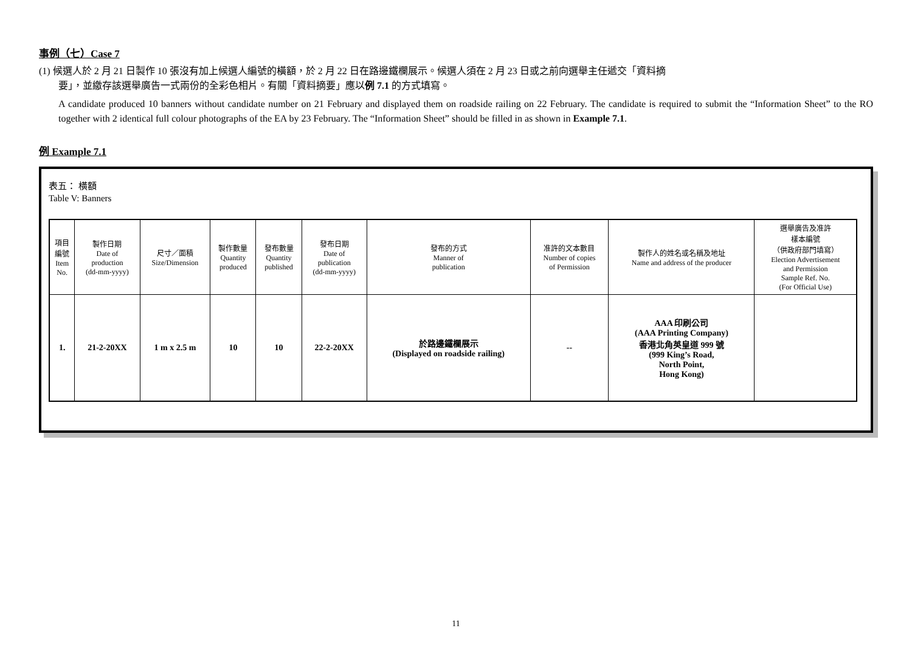事例（七）Case 7
(1) 候選人於 2 月 21 日製作 10 張沒有加上候選人編號的橫額，於 2 月 22 日在路邊鐵欄展示。候選人須在 2 月 23 日或之前向選舉主任遞交「資料摘
要」，並繳存該選舉廣告一式兩份的全彩色相片。有關「資料摘要」應以例 7.1 的方式填寫。
A candidate produced 10 banners without candidate number on 21 February and displayed them on roadside railing on 22 February. The candidate is required to submit the “Information Sheet” to the RO together with 2 identical full colour photographs of the EA by 23 February. The “Information Sheet” should be filled in as shown in Example 7.1.
例 Example 7.1
表五： 橫額
Table V: Banners
| 項目 編號 Item No. | 製作日期 Date of production (dd-mm-yyyy) | 尺寸／面積 Size/Dimension | 製作數量 Quantity produced | 發布數量 Quantity published | 發布日期 Date of publication (dd-mm-yyyy) | 發布的方式 Manner of publication | 准許的文本數目 Number of copies of Permission | 製作人的姓名或名稱及地址 Name and address of the producer | 選舉廣告及准許 樣本編號 （供政府部門填寫） Election Advertisement and Permission Sample Ref. No. (For Official Use) |
| --- | --- | --- | --- | --- | --- | --- | --- | --- | --- |
| 1. | 21-2-20XX | 1 m x 2.5 m | 10 | 10 | 22-2-20XX | 於路邊鐵欄展示 (Displayed on roadside railing) | -- | AAA 印刷公司 (AAA Printing Company) 香港北角英皇道 999 號 (999 King’s Road, North Point, Hong Kong) | |
11